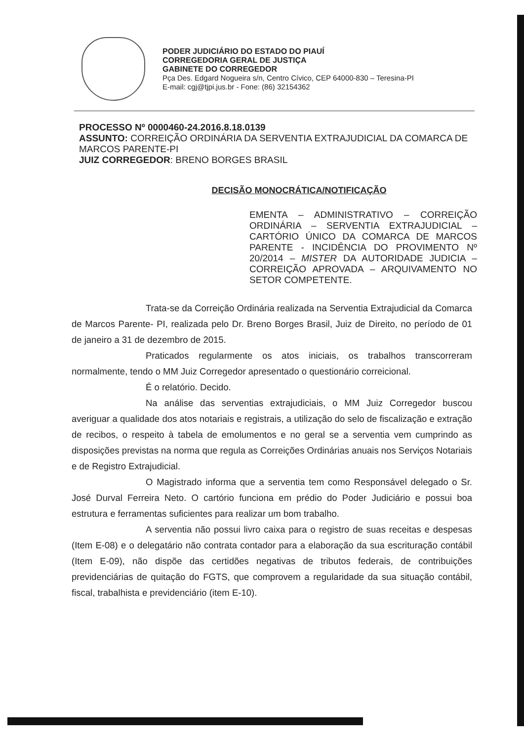PODER JUDICIÁRIO DO ESTADO DO PIAUÍ
CORREGEDORIA GERAL DE JUSTIÇA
GABINETE DO CORREGEDOR
Pça Des. Edgard Nogueira s/n, Centro Cívico, CEP 64000-830 – Teresina-PI
E-mail: cgj@tjpi.jus.br - Fone: (86) 32154362
PROCESSO Nº 0000460-24.2016.8.18.0139
ASSUNTO: CORREIÇÃO ORDINÁRIA DA SERVENTIA EXTRAJUDICIAL DA COMARCA DE MARCOS PARENTE-PI
JUIZ CORREGEDOR: BRENO BORGES BRASIL
DECISÃO MONOCRÁTICA/NOTIFICAÇÃO
EMENTA – ADMINISTRATIVO – CORREIÇÃO ORDINÁRIA – SERVENTIA EXTRAJUDICIAL – CARTÓRIO ÚNICO DA COMARCA DE MARCOS PARENTE - INCIDÊNCIA DO PROVIMENTO Nº 20/2014 – MISTER DA AUTORIDADE JUDICIA – CORREIÇÃO APROVADA – ARQUIVAMENTO NO SETOR COMPETENTE.
Trata-se da Correição Ordinária realizada na Serventia Extrajudicial da Comarca de Marcos Parente- PI, realizada pelo Dr. Breno Borges Brasil, Juiz de Direito, no período de 01 de janeiro a 31 de dezembro de 2015.
Praticados regularmente os atos iniciais, os trabalhos transcorreram normalmente, tendo o MM Juiz Corregedor apresentado o questionário correicional.
É o relatório. Decido.
Na análise das serventias extrajudiciais, o MM Juiz Corregedor buscou averiguar a qualidade dos atos notariais e registrais, a utilização do selo de fiscalização e extração de recibos, o respeito à tabela de emolumentos e no geral se a serventia vem cumprindo as disposições previstas na norma que regula as Correições Ordinárias anuais nos Serviços Notariais e de Registro Extrajudicial.
O Magistrado informa que a serventia tem como Responsável delegado o Sr. José Durval Ferreira Neto. O cartório funciona em prédio do Poder Judiciário e possui boa estrutura e ferramentas suficientes para realizar um bom trabalho.
A serventia não possui livro caixa para o registro de suas receitas e despesas (Item E-08) e o delegatário não contrata contador para a elaboração da sua escrituração contábil (Item E-09), não dispõe das certidões negativas de tributos federais, de contribuições previdenciárias de quitação do FGTS, que comprovem a regularidade da sua situação contábil, fiscal, trabalhista e previdenciário (item E-10).